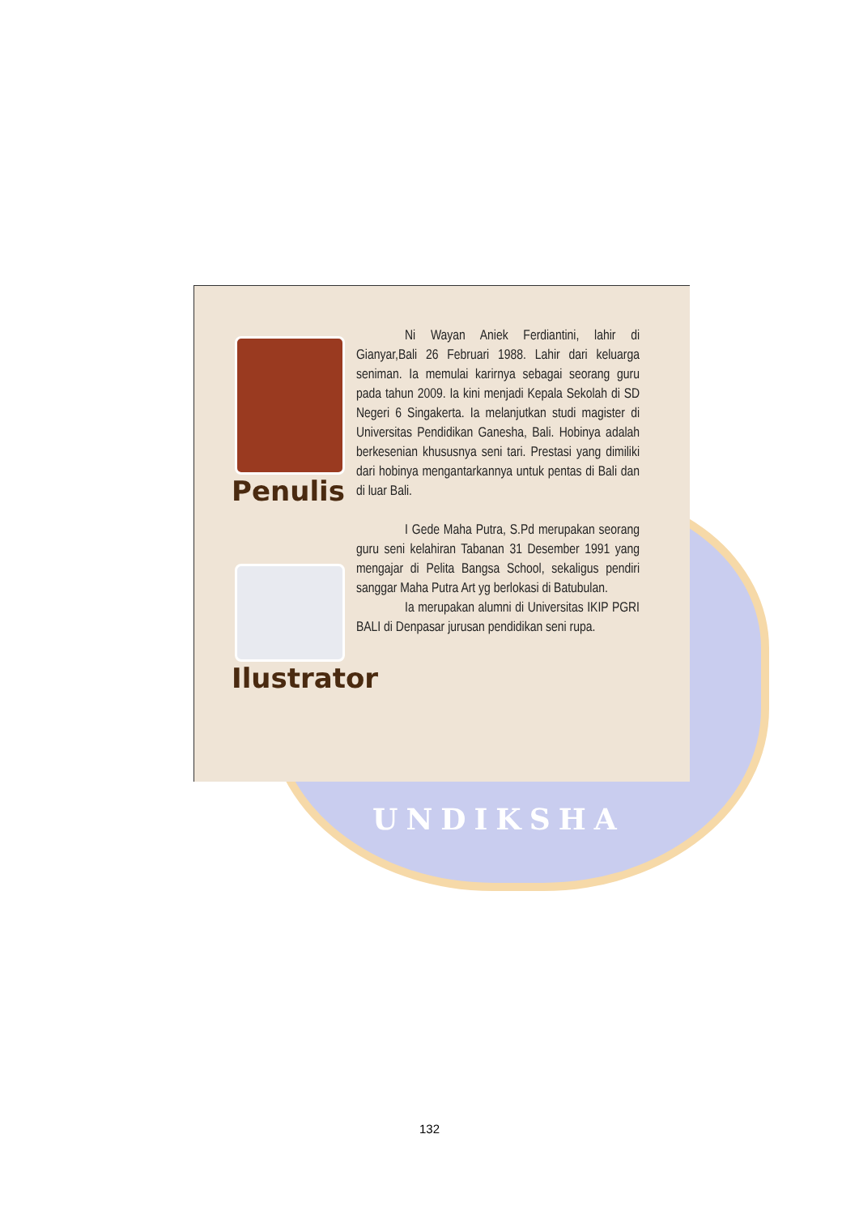UNDIKSHA
Penulis
Ilustrator
Ni Wayan Aniek Ferdiantini, lahir di Gianyar,Bali 26 Februari 1988. Lahir dari keluarga seniman. Ia memulai karirnya sebagai seorang guru pada tahun 2009. Ia kini menjadi Kepala Sekolah di SD Negeri 6 Singakerta. Ia melanjutkan studi magister di Universitas Pendidikan Ganesha, Bali. Hobinya adalah berkesenian khususnya seni tari. Prestasi yang dimiliki dari hobinya mengantarkannya untuk pentas di Bali dan di luar Bali.
I Gede Maha Putra, S.Pd merupakan seorang guru seni kelahiran Tabanan 31 Desember 1991 yang mengajar di Pelita Bangsa School, sekaligus pendiri sanggar Maha Putra Art yg berlokasi di Batubulan.
Ia merupakan alumni di Universitas IKIP PGRI BALI di Denpasar jurusan pendidikan seni rupa.
132